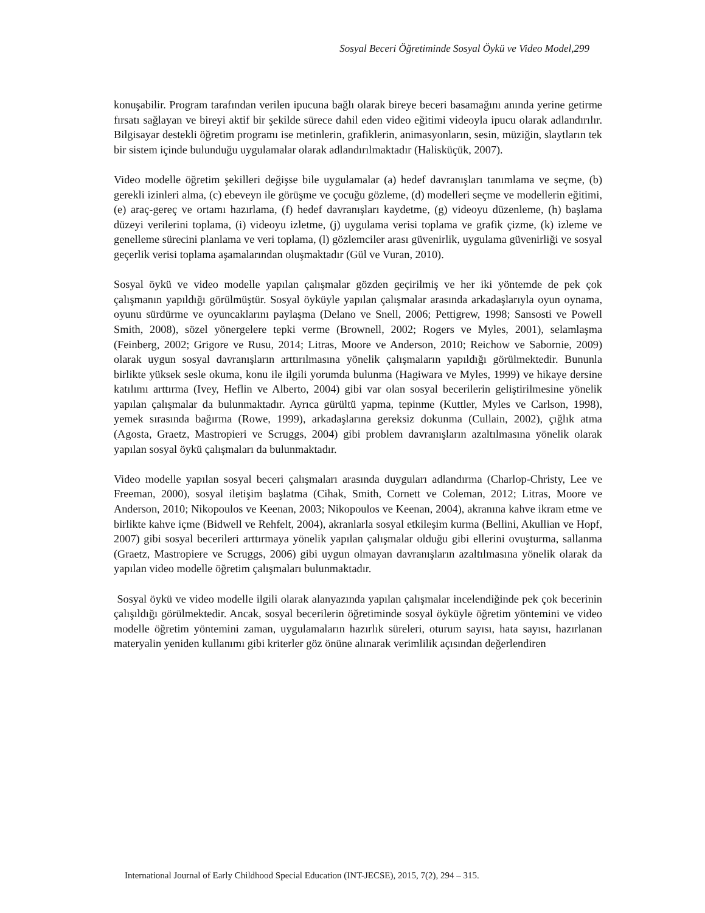Sosyal Beceri Öğretiminde Sosyal Öykü ve Video Model,299
konuşabilir. Program tarafından verilen ipucuna bağlı olarak bireye beceri basamağını anında yerine getirme fırsatı sağlayan ve bireyi aktif bir şekilde sürece dahil eden video eğitimi videoyla ipucu olarak adlandırılır. Bilgisayar destekli öğretim programı ise metinlerin, grafiklerin, animasyonların, sesin, müziğin, slaytların tek bir sistem içinde bulunduğu uygulamalar olarak adlandırılmaktadır (Halisküçük, 2007).
Video modelle öğretim şekilleri değişse bile uygulamalar (a) hedef davranışları tanımlama ve seçme, (b) gerekli izinleri alma, (c) ebeveyn ile görüşme ve çocuğu gözleme, (d) modelleri seçme ve modellerin eğitimi, (e) araç-gereç ve ortamı hazırlama, (f) hedef davranışları kaydetme, (g) videoyu düzenleme, (h) başlama düzeyi verilerini toplama, (i) videoyu izletme, (j) uygulama verisi toplama ve grafik çizme, (k) izleme ve genelleme sürecini planlama ve veri toplama, (l) gözlemciler arası güvenirlik, uygulama güvenirliği ve sosyal geçerlik verisi toplama aşamalarından oluşmaktadır (Gül ve Vuran, 2010).
Sosyal öykü ve video modelle yapılan çalışmalar gözden geçirilmiş ve her iki yöntemde de pek çok çalışmanın yapıldığı görülmüştür. Sosyal öyküyle yapılan çalışmalar arasında arkadaşlarıyla oyun oynama, oyunu sürdürme ve oyuncaklarını paylaşma (Delano ve Snell, 2006; Pettigrew, 1998; Sansosti ve Powell Smith, 2008), sözel yönergelere tepki verme (Brownell, 2002; Rogers ve Myles, 2001), selamlaşma (Feinberg, 2002; Grigore ve Rusu, 2014; Litras, Moore ve Anderson, 2010; Reichow ve Sabornie, 2009) olarak uygun sosyal davranışların arttırılmasına yönelik çalışmaların yapıldığı görülmektedir. Bununla birlikte yüksek sesle okuma, konu ile ilgili yorumda bulunma (Hagiwara ve Myles, 1999) ve hikaye dersine katılımı arttırma (Ivey, Heflin ve Alberto, 2004) gibi var olan sosyal becerilerin geliştirilmesine yönelik yapılan çalışmalar da bulunmaktadır. Ayrıca gürültü yapma, tepinme (Kuttler, Myles ve Carlson, 1998), yemek sırasında bağırma (Rowe, 1999), arkadaşlarına gereksiz dokunma (Cullain, 2002), çığlık atma (Agosta, Graetz, Mastropieri ve Scruggs, 2004) gibi problem davranışların azaltılmasına yönelik olarak yapılan sosyal öykü çalışmaları da bulunmaktadır.
Video modelle yapılan sosyal beceri çalışmaları arasında duyguları adlandırma (Charlop-Christy, Lee ve Freeman, 2000), sosyal iletişim başlatma (Cihak, Smith, Cornett ve Coleman, 2012; Litras, Moore ve Anderson, 2010; Nikopoulos ve Keenan, 2003; Nikopoulos ve Keenan, 2004), akranına kahve ikram etme ve birlikte kahve içme (Bidwell ve Rehfelt, 2004), akranlarla sosyal etkileşim kurma (Bellini, Akullian ve Hopf, 2007) gibi sosyal becerileri arttırmaya yönelik yapılan çalışmalar olduğu gibi ellerini ovuşturma, sallanma (Graetz, Mastropiere ve Scruggs, 2006) gibi uygun olmayan davranışların azaltılmasına yönelik olarak da yapılan video modelle öğretim çalışmaları bulunmaktadır.
Sosyal öykü ve video modelle ilgili olarak alanyazında yapılan çalışmalar incelendiğinde pek çok becerinin çalışıldığı görülmektedir. Ancak, sosyal becerilerin öğretiminde sosyal öyküyle öğretim yöntemini ve video modelle öğretim yöntemini zaman, uygulamaların hazırlık süreleri, oturum sayısı, hata sayısı, hazırlanan materyalin yeniden kullanımı gibi kriterler göz önüne alınarak verimlilik açısından değerlendiren
International Journal of Early Childhood Special Education (INT-JECSE), 2015, 7(2), 294 – 315.